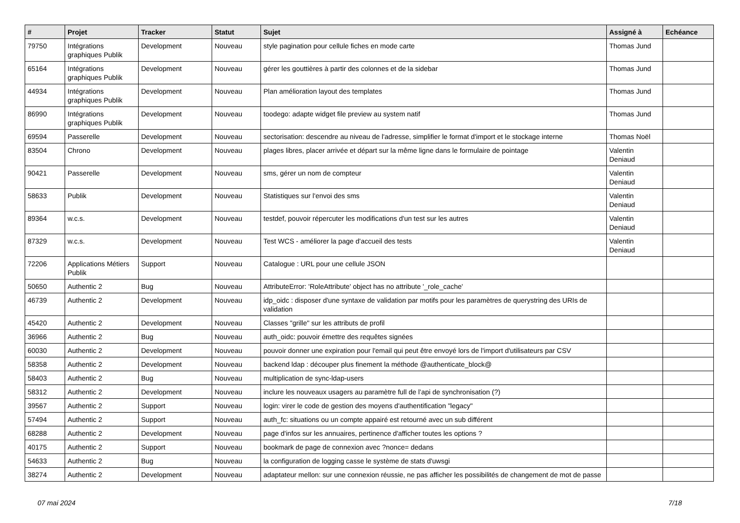| # | Projet | Tracker | Statut | Sujet | Assigné à | Echéance |
| --- | --- | --- | --- | --- | --- | --- |
| 79750 | Intégrations graphiques Publik | Development | Nouveau | style pagination pour cellule fiches en mode carte | Thomas Jund | |
| 65164 | Intégrations graphiques Publik | Development | Nouveau | gérer les gouttières à partir des colonnes et de la sidebar | Thomas Jund | |
| 44934 | Intégrations graphiques Publik | Development | Nouveau | Plan amélioration layout des templates | Thomas Jund | |
| 86990 | Intégrations graphiques Publik | Development | Nouveau | toodego: adapte widget file preview au system natif | Thomas Jund | |
| 69594 | Passerelle | Development | Nouveau | sectorisation: descendre au niveau de l'adresse, simplifier le format d'import et le stockage interne | Thomas Noël | |
| 83504 | Chrono | Development | Nouveau | plages libres, placer arrivée et départ sur la même ligne dans le formulaire de pointage | Valentin Deniaud | |
| 90421 | Passerelle | Development | Nouveau | sms, gérer un nom de compteur | Valentin Deniaud | |
| 58633 | Publik | Development | Nouveau | Statistiques sur l'envoi des sms | Valentin Deniaud | |
| 89364 | w.c.s. | Development | Nouveau | testdef, pouvoir répercuter les modifications d'un test sur les autres | Valentin Deniaud | |
| 87329 | w.c.s. | Development | Nouveau | Test WCS - améliorer la page d'accueil des tests | Valentin Deniaud | |
| 72206 | Applications Métiers Publik | Support | Nouveau | Catalogue : URL pour une cellule JSON | | |
| 50650 | Authentic 2 | Bug | Nouveau | AttributeError: 'RoleAttribute' object has no attribute '_role_cache' | | |
| 46739 | Authentic 2 | Development | Nouveau | idp_oidc : disposer d'une syntaxe de validation par motifs pour les paramètres de querystring des URIs de validation | | |
| 45420 | Authentic 2 | Development | Nouveau | Classes "grille" sur les attributs de profil | | |
| 36966 | Authentic 2 | Bug | Nouveau | auth_oidc: pouvoir émettre des requêtes signées | | |
| 60030 | Authentic 2 | Development | Nouveau | pouvoir donner une expiration pour l'email qui peut être envoyé lors de l'import d'utilisateurs par CSV | | |
| 58358 | Authentic 2 | Development | Nouveau | backend ldap : découper plus finement la méthode @authenticate_block@ | | |
| 58403 | Authentic 2 | Bug | Nouveau | multiplication de sync-ldap-users | | |
| 58312 | Authentic 2 | Development | Nouveau | inclure les nouveaux usagers au paramètre full de l’api de synchronisation (?) | | |
| 39567 | Authentic 2 | Support | Nouveau | login: virer le code de gestion des moyens d'authentification "legacy" | | |
| 57494 | Authentic 2 | Support | Nouveau | auth_fc: situations ou un compte appairé est retourné avec un sub différent | | |
| 68288 | Authentic 2 | Development | Nouveau | page d'infos sur les annuaires, pertinence d'afficher toutes les options ? | | |
| 40175 | Authentic 2 | Support | Nouveau | bookmark de page de connexion avec ?nonce= dedans | | |
| 54633 | Authentic 2 | Bug | Nouveau | la configuration de logging casse le système de stats d'uwsgi | | |
| 38274 | Authentic 2 | Development | Nouveau | adaptateur mellon: sur une connexion réussie, ne pas afficher les possibilités de changement de mot de passe | | |
07 mai 2024 7/18